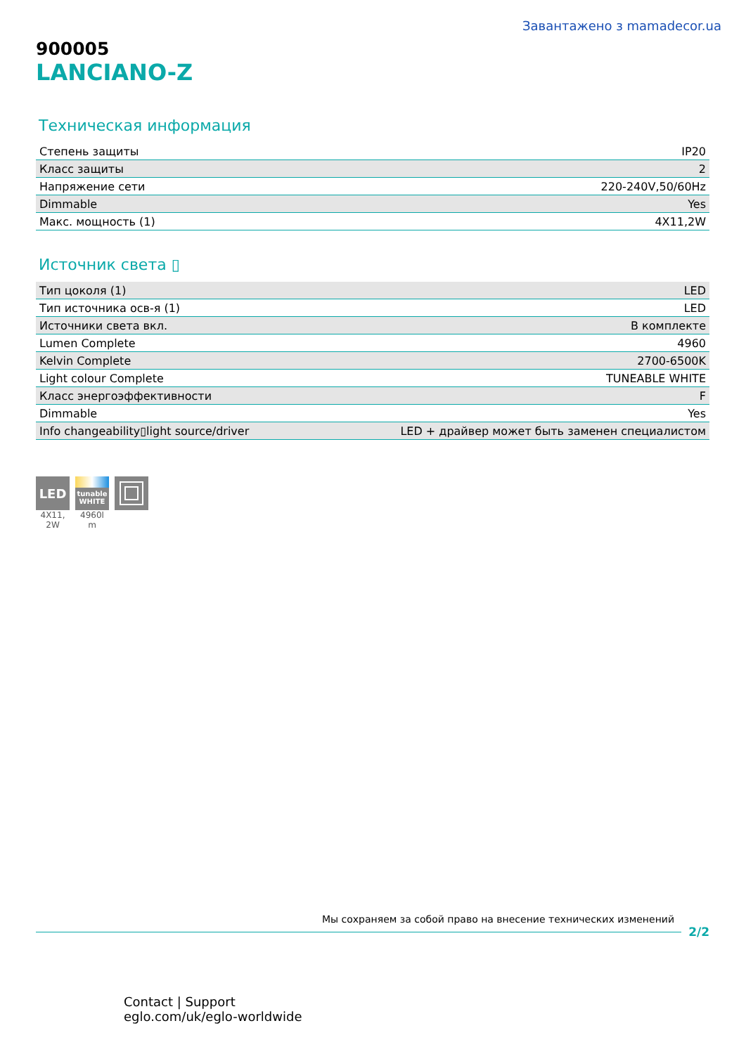Завантажено з mamadecor.ua
900005
LANCIANO-Z
Техническая информация
| Степень защиты | IP20 |
| Класс защиты | 2 |
| Напряжение сети | 220-240V,50/60Hz |
| Dimmable | Yes |
| Макс. мощность (1) | 4X11,2W |
Источник света ▯
| Тип цоколя (1) | LED |
| Тип источника осв-я (1) | LED |
| Источники света вкл. | В комплекте |
| Lumen Complete | 4960 |
| Kelvin Complete | 2700-6500K |
| Light colour Complete | TUNEABLE WHITE |
| Класс энергоэффективности | F |
| Dimmable | Yes |
| Info changeability▯light source/driver | LED + драйвер может быть заменен специалистом |
LED
4X11,
2W
tunable
WHITE
4960l
m
Мы сохраняем за собой право на внесение технических изменений
2/2
Contact | Support
eglo.com/uk/eglo-worldwide